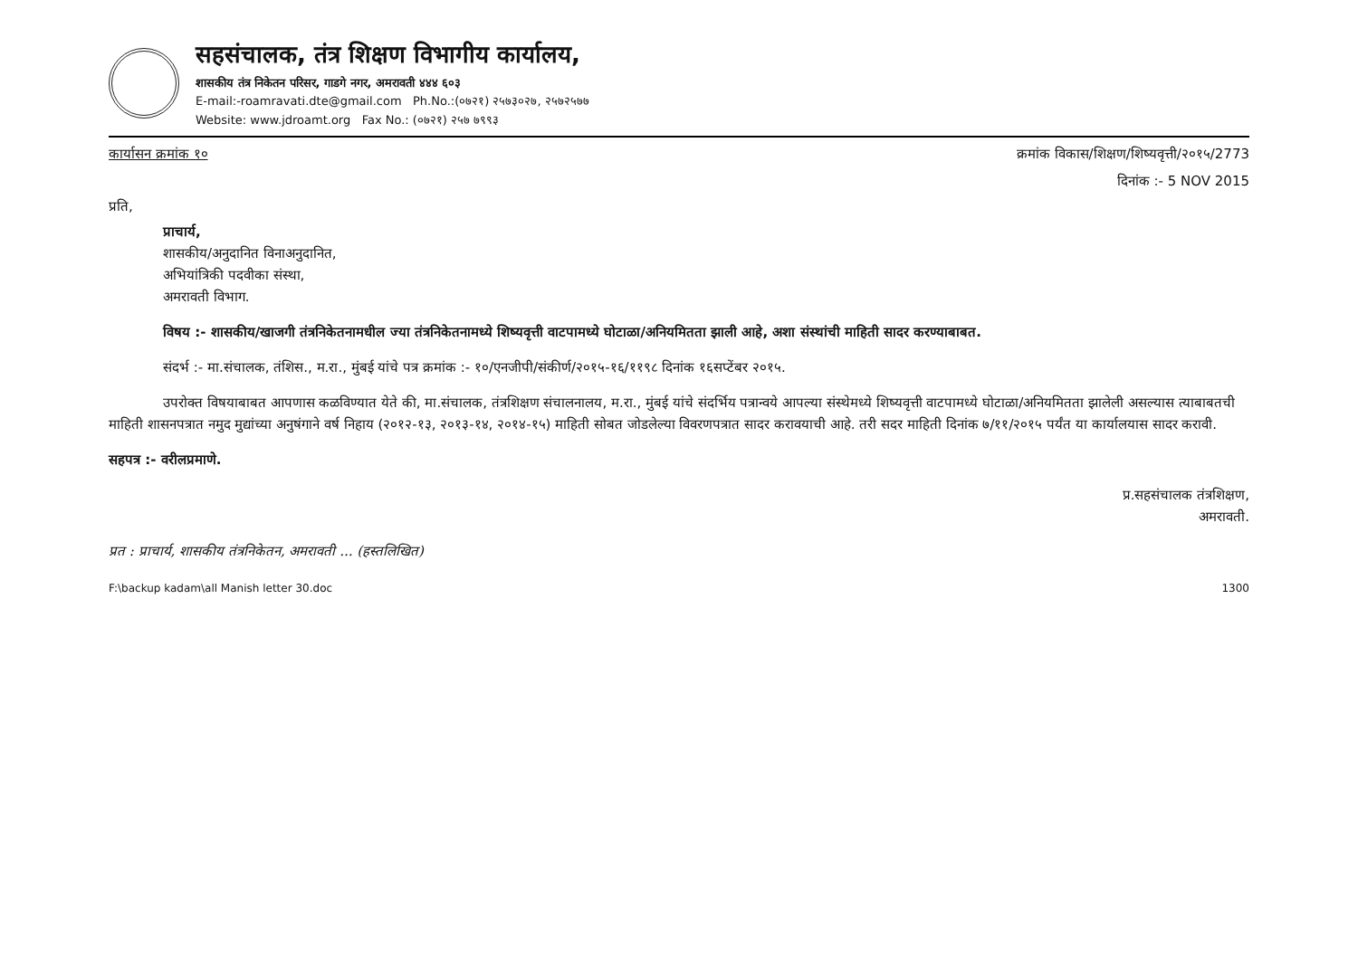सहसंचालक, तंत्र शिक्षण विभागीय कार्यालय,
शासकीय तंत्र निकेतन परिसर, गाडगे नगर, अमरावती ४४४ ६०३
E-mail:-roamravati.dte@gmail.com Ph.No.:(०७२१) २५७३०२७, २५७२५७७
Website: www.jdroamt.org Fax No.: (०७२१) २५७ ७९९३
कार्यासन क्रमांक १० क्रमांक विकास/शिक्षण/शिष्यवृत्ती/२०१५/2773
दिनांक :- 5 NOV 2015
प्रति,
प्राचार्य,
शासकीय/अनुदानित विनाअनुदानित,
अभियांत्रिकी पदवीका संस्था,
अमरावती विभाग.
विषय :- शासकीय/खाजगी तंत्रनिकेतनामधील ज्या तंत्रनिकेतनामध्ये शिष्यवृत्ती वाटपामध्ये घोटाळा/अनियमितता झाली आहे, अशा संस्थांची माहिती सादर करण्याबाबत.
संदर्भ :- मा.संचालक, तंशिस., म.रा., मुंबई यांचे पत्र क्रमांक :- १०/एनजीपी/संकीर्ण/२०१५-१६/११९८ दिनांक १६सप्टेंबर २०१५.
उपरोक्त विषयाबाबत आपणास कळविण्यात येते की, मा.संचालक, तंत्रशिक्षण संचालनालय, म.रा., मुंबई यांचे संदर्भिय पत्रान्वये आपल्या संस्थेमध्ये शिष्यवृत्ती वाटपामध्ये घोटाळा/अनियमितता झालेली असल्यास त्याबाबतची माहिती शासनपत्रात नमुद मुद्यांच्या अनुषंगाने वर्ष निहाय (२०१२-१३, २०१३-१४, २०१४-१५) माहिती सोबत जोडलेल्या विवरणपत्रात सादर करावयाची आहे. तरी सदर माहिती दिनांक ७/११/२०१५ पर्यंत या कार्यालयास सादर करावी.
सहपत्र :- वरीलप्रमाणे.
प्र.सहसंचालक तंत्रशिक्षण,
अमरावती.
प्रत : प्राचार्य, शासकीय तंत्रनिकेतन, अमरावती ... (हस्तलिखित)
F:\backup kadam\all Manish letter 30.doc 1300